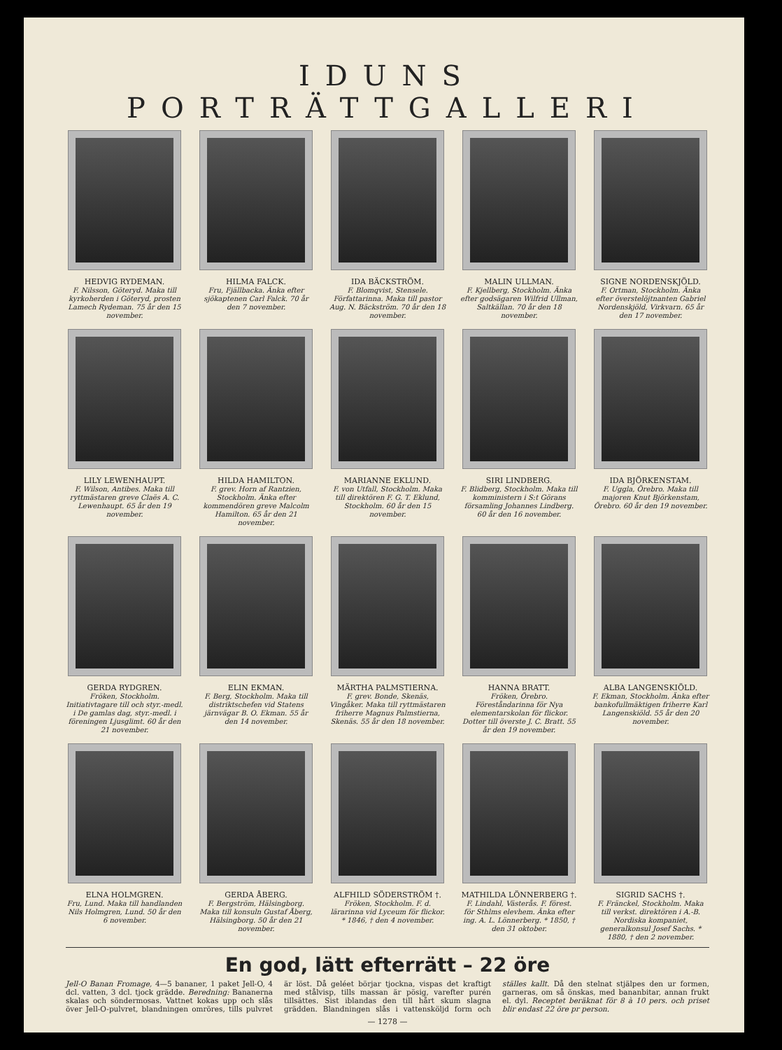IDUNS PORTRÄTTGALLERI
HEDVIG RYDEMAN.
F. Nilsson, Göteryd. Maka till kyrkoherden i Göteryd, prosten Lamech Rydeman. 75 år den 15 november.
HILMA FALCK.
Fru, Fjällbacka. Änka efter sjökaptenen Carl Falck. 70 år den 7 november.
IDA BÄCKSTRÖM.
F. Blomqvist, Stensele. Författarinna. Maka till pastor Aug. N. Bäckström. 70 år den 18 november.
MALIN ULLMAN.
F. Kjellberg, Stockholm. Änka efter godsägaren Wilfrid Ullman, Saltkällan. 70 år den 18 november.
SIGNE NORDENSKJÖLD.
F. Ortman, Stockholm. Änka efter överstelöjtnanten Gabriel Nordenskjöld, Virkvarn. 65 år den 17 november.
LILY LEWENHAUPT.
F. Wilson, Antibes. Maka till ryttmästaren greve Claës A. C. Lewenhaupt. 65 år den 19 november.
HILDA HAMILTON.
F. grev. Horn af Rantzien, Stockholm. Änka efter kommendören greve Malcolm Hamilton. 65 år den 21 november.
MARIANNE EKLUND.
F. von Utfall, Stockholm. Maka till direktören F. G. T. Eklund, Stockholm. 60 år den 15 november.
SIRI LINDBERG.
F. Blidberg, Stockholm. Maka till komministern i S:t Görans församling Johannes Lindberg. 60 år den 16 november.
IDA BJÖRKENSTAM.
F. Uggla, Örebro. Maka till majoren Knut Björkenstam, Örebro. 60 år den 19 november.
GERDA RYDGREN.
Fröken, Stockholm. Initiativtagare till och styr.-medl. i De gamlas dag, styr.-medl. i föreningen Ljusglimt. 60 år den 21 november.
ELIN EKMAN.
F. Berg, Stockholm. Maka till distriktschefen vid Statens järnvägar B. O. Ekman. 55 år den 14 november.
MÄRTHA PALMSTIERNA.
F. grev. Bonde, Skenäs, Vingåker. Maka till ryttmästaren friherre Magnus Palmstierna, Skenäs. 55 år den 18 november.
HANNA BRATT.
Fröken, Örebro. Föreståndarinna för Nya elementarskolan för flickor. Dotter till överste J. C. Bratt. 55 år den 19 november.
ALBA LANGENSKIÖLD.
F. Ekman, Stockholm. Änka efter bankofullmäktigen friherre Karl Langenskiöld. 55 år den 20 november.
ELNA HOLMGREN.
Fru, Lund. Maka till handlanden Nils Holmgren, Lund. 50 år den 6 november.
GERDA ÅBERG.
F. Bergström, Hälsingborg. Maka till konsuln Gustaf Åberg, Hälsingborg. 50 år den 21 november.
ALFHILD SÖDERSTRÖM †.
Fröken, Stockholm. F. d. lärarinna vid Lyceum för flickor. * 1846, † den 4 november.
MATHILDA LÖNNERBERG †.
F. Lindahl, Västerås. F. förest. för Sthlms elevhem. Änka efter ing. A. L. Lönnerberg. * 1850, † den 31 oktober.
SIGRID SACHS †.
F. Fränckel, Stockholm. Maka till verkst. direktören i A.-B. Nordiska kompaniet, generalkonsul Josef Sachs. * 1880, † den 2 november.
En god, lätt efterrätt – 22 öre
Jell-O Banan Fromage, 4—5 bananer, 1 paket Jell-O, 4 dcl. vatten, 3 dcl. tjock grädde. Beredning: Bananerna skalas och söndermosas. Vattnet kokas upp och slås över Jell-O-pulvret, blandningen omröres, tills pulvret är löst. Då geléet börjar tjockna, vispas det kraftigt med stålvisp, tills massan är pösig, varefter purén tillsättes. Sist iblandas den till hårt skum slagna grädden. Blandningen slås i vattensköljd form och ställes kallt. Då den stelnat stjälpes den ur formen, garneras, om så önskas, med bananbitar, annan frukt el. dyl. Receptet beräknat för 8 à 10 pers. och priset blir endast 22 öre pr person.
— 1278 —